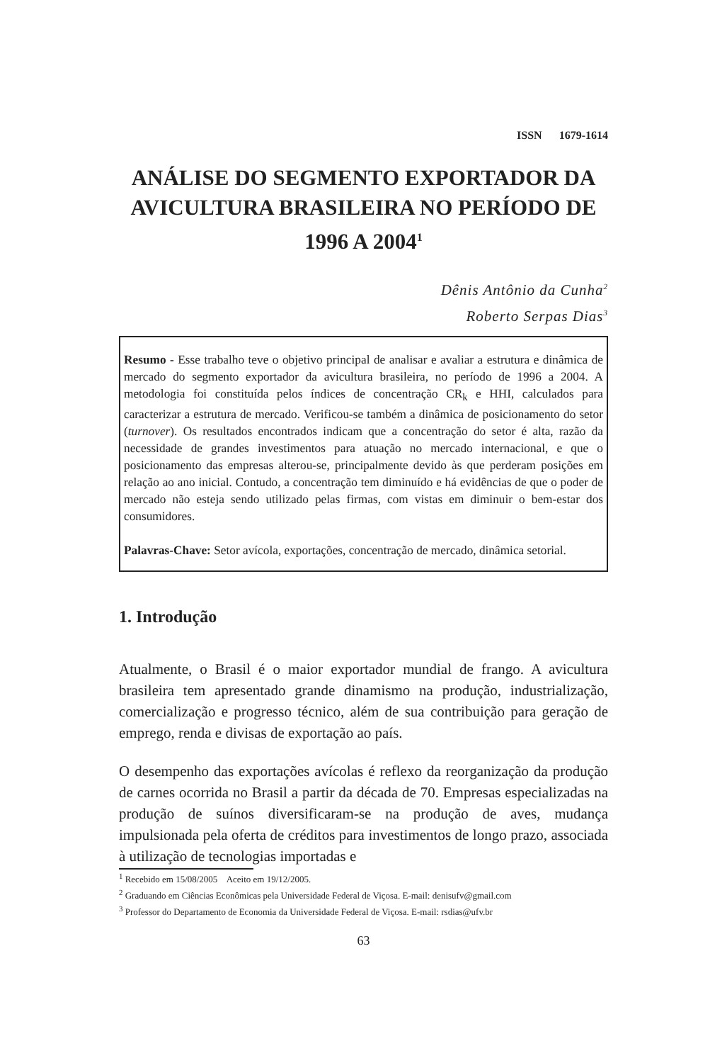ISSN 1679-1614
ANÁLISE DO SEGMENTO EXPORTADOR DA AVICULTURA BRASILEIRA NO PERÍODO DE 1996 A 2004<sup>1</sup>
Dênis Antônio da Cunha<sup>2</sup>
Roberto Serpas Dias<sup>3</sup>
Resumo - Esse trabalho teve o objetivo principal de analisar e avaliar a estrutura e dinâmica de mercado do segmento exportador da avicultura brasileira, no período de 1996 a 2004. A metodologia foi constituída pelos índices de concentração CR<sub>k</sub> e HHI, calculados para caracterizar a estrutura de mercado. Verificou-se também a dinâmica de posicionamento do setor (turnover). Os resultados encontrados indicam que a concentração do setor é alta, razão da necessidade de grandes investimentos para atuação no mercado internacional, e que o posicionamento das empresas alterou-se, principalmente devido às que perderam posições em relação ao ano inicial. Contudo, a concentração tem diminuído e há evidências de que o poder de mercado não esteja sendo utilizado pelas firmas, com vistas em diminuir o bem-estar dos consumidores.
Palavras-Chave: Setor avícola, exportações, concentração de mercado, dinâmica setorial.
1. Introdução
Atualmente, o Brasil é o maior exportador mundial de frango. A avicultura brasileira tem apresentado grande dinamismo na produção, industrialização, comercialização e progresso técnico, além de sua contribuição para geração de emprego, renda e divisas de exportação ao país.
O desempenho das exportações avícolas é reflexo da reorganização da produção de carnes ocorrida no Brasil a partir da década de 70. Empresas especializadas na produção de suínos diversificaram-se na produção de aves, mudança impulsionada pela oferta de créditos para investimentos de longo prazo, associada à utilização de tecnologias importadas e
<sup>1</sup> Recebido em 15/08/2005 Aceito em 19/12/2005.
<sup>2</sup> Graduando em Ciências Econômicas pela Universidade Federal de Viçosa. E-mail: denisufv@gmail.com
<sup>3</sup> Professor do Departamento de Economia da Universidade Federal de Viçosa. E-mail: rsdias@ufv.br
63